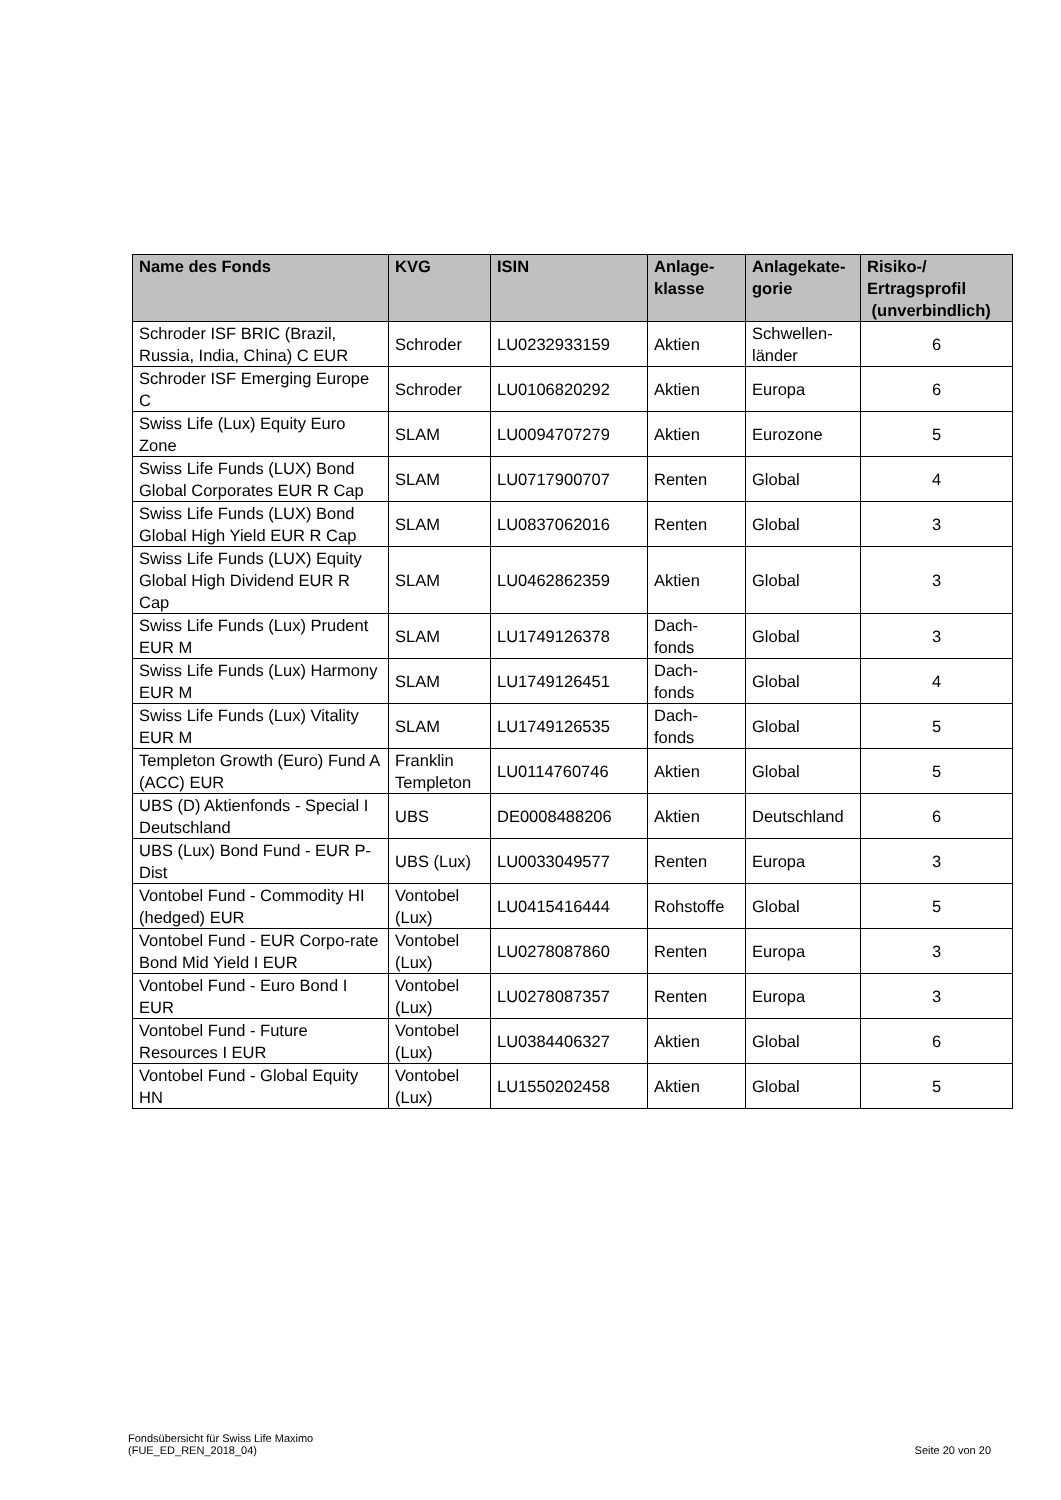| Name des Fonds | KVG | ISIN | Anlage- klasse | Anlagekate- gorie | Risiko-/ Ertragsprofil (unverbindlich) |
| --- | --- | --- | --- | --- | --- |
| Schroder ISF BRIC (Brazil, Russia, India, China) C EUR | Schroder | LU0232933159 | Aktien | Schwellen- länder | 6 |
| Schroder ISF Emerging Europe C | Schroder | LU0106820292 | Aktien | Europa | 6 |
| Swiss Life (Lux) Equity Euro Zone | SLAM | LU0094707279 | Aktien | Eurozone | 5 |
| Swiss Life Funds (LUX) Bond Global Corporates EUR R Cap | SLAM | LU0717900707 | Renten | Global | 4 |
| Swiss Life Funds (LUX) Bond Global High Yield EUR R Cap | SLAM | LU0837062016 | Renten | Global | 3 |
| Swiss Life Funds (LUX) Equity Global High Dividend EUR R Cap | SLAM | LU0462862359 | Aktien | Global | 3 |
| Swiss Life Funds (Lux) Prudent EUR M | SLAM | LU1749126378 | Dach- fonds | Global | 3 |
| Swiss Life Funds (Lux) Harmony EUR M | SLAM | LU1749126451 | Dach- fonds | Global | 4 |
| Swiss Life Funds (Lux) Vitality EUR M | SLAM | LU1749126535 | Dach- fonds | Global | 5 |
| Templeton Growth (Euro) Fund A (ACC) EUR | Franklin Templeton | LU0114760746 | Aktien | Global | 5 |
| UBS (D) Aktienfonds - Special I Deutschland | UBS | DE0008488206 | Aktien | Deutschland | 6 |
| UBS (Lux) Bond Fund - EUR P-Dist | UBS (Lux) | LU0033049577 | Renten | Europa | 3 |
| Vontobel Fund - Commodity HI (hedged) EUR | Vontobel (Lux) | LU0415416444 | Rohstoffe | Global | 5 |
| Vontobel Fund - EUR Corpo-rate Bond Mid Yield I EUR | Vontobel (Lux) | LU0278087860 | Renten | Europa | 3 |
| Vontobel Fund - Euro Bond I EUR | Vontobel (Lux) | LU0278087357 | Renten | Europa | 3 |
| Vontobel Fund - Future Resources I EUR | Vontobel (Lux) | LU0384406327 | Aktien | Global | 6 |
| Vontobel Fund - Global Equity HN | Vontobel (Lux) | LU1550202458 | Aktien | Global | 5 |
Fondsübersicht für Swiss Life Maximo
(FUE_ED_REN_2018_04)
Seite 20 von 20